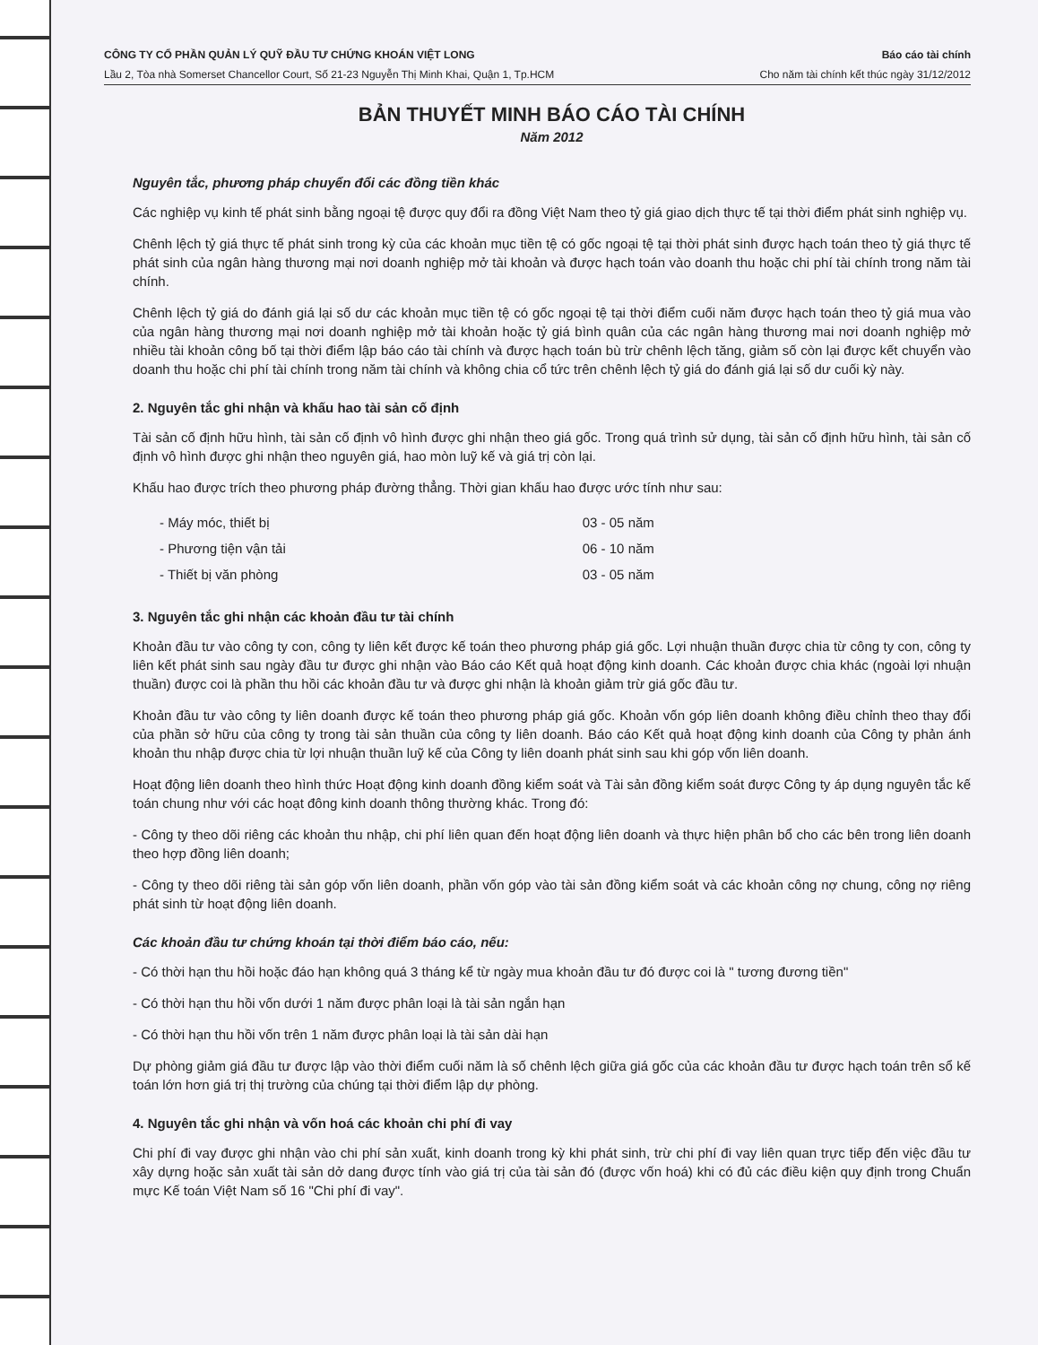CÔNG TY CỔ PHẦN QUẢN LÝ QUỸ ĐẦU TƯ CHỨNG KHOÁN VIỆT LONG
Lầu 2, Tòa nhà Somerset Chancellor Court, Số 21-23 Nguyễn Thị Minh Khai, Quận 1, Tp.HCM
Báo cáo tài chính
Cho năm tài chính kết thúc ngày 31/12/2012
BẢN THUYẾT MINH BÁO CÁO TÀI CHÍNH
Năm 2012
Nguyên tắc, phương pháp chuyển đổi các đồng tiền khác
Các nghiệp vụ kinh tế phát sinh bằng ngoại tệ được quy đổi ra đồng Việt Nam theo tỷ giá giao dịch thực tế tại thời điểm phát sinh nghiệp vụ.
Chênh lệch tỷ giá thực tế phát sinh trong kỳ của các khoản mục tiền tệ có gốc ngoại tệ tại thời phát sinh được hạch toán theo tỷ giá thực tế phát sinh của ngân hàng thương mại nơi doanh nghiệp mở tài khoản và được hạch toán vào doanh thu hoặc chi phí tài chính trong năm tài chính.
Chênh lệch tỷ giá do đánh giá lại số dư các khoản mục tiền tệ có gốc ngoại tệ tại thời điểm cuối năm được hạch toán theo tỷ giá mua vào của ngân hàng thương mại nơi doanh nghiệp mở tài khoản hoặc tỷ giá bình quân của các ngân hàng thương mai nơi doanh nghiệp mở nhiều tài khoản công bố tại thời điểm lập báo cáo tài chính và được hạch toán bù trừ chênh lệch tăng, giảm số còn lại được kết chuyển vào doanh thu hoặc chi phí tài chính trong năm tài chính và không chia cổ tức trên chênh lệch tỷ giá do đánh giá lại số dư cuối kỳ này.
2. Nguyên tắc ghi nhận và khấu hao tài sản cố định
Tài sản cố định hữu hình, tài sản cố định vô hình được ghi nhận theo giá gốc. Trong quá trình sử dụng, tài sản cố định hữu hình, tài sản cố định vô hình được ghi nhận theo nguyên giá, hao mòn luỹ kế và giá trị còn lại.
Khấu hao được trích theo phương pháp đường thẳng. Thời gian khấu hao được ước tính như sau:
| - Máy móc, thiết bị | 03 - 05 năm |
| - Phương tiện vận tải | 06 - 10 năm |
| - Thiết bị văn phòng | 03 - 05 năm |
3. Nguyên tắc ghi nhận các khoản đầu tư tài chính
Khoản đầu tư vào công ty con, công ty liên kết được kế toán theo phương pháp giá gốc. Lợi nhuận thuần được chia từ công ty con, công ty liên kết phát sinh sau ngày đầu tư được ghi nhận vào Báo cáo Kết quả hoạt động kinh doanh. Các khoản được chia khác (ngoài lợi nhuận thuần) được coi là phần thu hồi các khoản đầu tư và được ghi nhận là khoản giảm trừ giá gốc đầu tư.
Khoản đầu tư vào công ty liên doanh được kế toán theo phương pháp giá gốc. Khoản vốn góp liên doanh không điều chỉnh theo thay đổi của phần sở hữu của công ty trong tài sản thuần của công ty liên doanh. Báo cáo Kết quả hoạt động kinh doanh của Công ty phản ánh khoản thu nhập được chia từ lợi nhuận thuần luỹ kế của Công ty liên doanh phát sinh sau khi góp vốn liên doanh.
Hoạt động liên doanh theo hình thức Hoạt động kinh doanh đồng kiểm soát và Tài sản đồng kiểm soát được Công ty áp dụng nguyên tắc kế toán chung như với các hoạt đông kinh doanh thông thường khác. Trong đó:
- Công ty theo dõi riêng các khoản thu nhập, chi phí liên quan đến hoạt động liên doanh và thực hiện phân bổ cho các bên trong liên doanh theo hợp đồng liên doanh;
- Công ty theo dõi riêng tài sản góp vốn liên doanh, phần vốn góp vào tài sản đồng kiểm soát và các khoản công nợ chung, công nợ riêng phát sinh từ hoạt động liên doanh.
Các khoản đầu tư chứng khoán tại thời điểm báo cáo, nếu:
- Có thời hạn thu hồi hoặc đáo hạn không quá 3 tháng kể từ ngày mua khoản đầu tư đó được coi là " tương đương tiền"
- Có thời hạn thu hồi vốn dưới 1 năm được phân loại là tài sản ngắn hạn
- Có thời hạn thu hồi vốn trên 1 năm được phân loại là tài sản dài hạn
Dự phòng giảm giá đầu tư được lập vào thời điểm cuối năm là số chênh lệch giữa giá gốc của các khoản đầu tư được hạch toán trên sổ kế toán lớn hơn giá trị thị trường của chúng tại thời điểm lập dự phòng.
4. Nguyên tắc ghi nhận và vốn hoá các khoản chi phí đi vay
Chi phí đi vay được ghi nhận vào chi phí sản xuất, kinh doanh trong kỳ khi phát sinh, trừ chi phí đi vay liên quan trực tiếp đến việc đầu tư xây dựng hoặc sản xuất tài sản dở dang được tính vào giá trị của tài sản đó (được vốn hoá) khi có đủ các điều kiện quy định trong Chuẩn mực Kế toán Việt Nam số 16 "Chi phí đi vay".